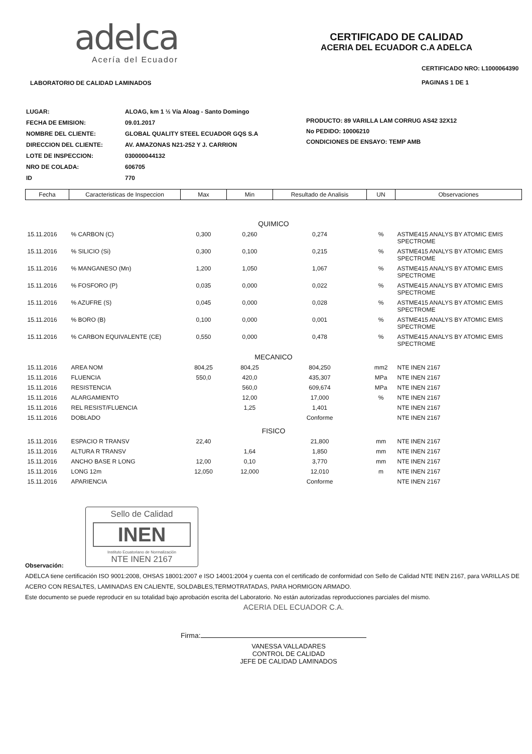adelca
Acería del Ecuador
LABORATORIO DE CALIDAD LAMINADOS
CERTIFICADO DE CALIDAD
ACERIA DEL ECUADOR C.A ADELCA
CERTIFICADO NRO: L1000064390
PAGINAS 1 DE 1
| LUGAR: | ALOAG, km 1 ½ Vía Aloag - Santo Domingo |
| FECHA DE EMISION: | 09.01.2017 |
| NOMBRE DEL CLIENTE: | GLOBAL QUALITY STEEL ECUADOR GQS S.A |
| DIRECCION DEL CLIENTE: | AV. AMAZONAS N21-252 Y J. CARRION |
| LOTE DE INSPECCION: | 030000044132 |
| NRO DE COLADA: | 606705 |
| ID | 770 |
PRODUCTO: 89 VARILLA LAM CORRUG AS42 32X12
No PEDIDO: 10006210
CONDICIONES DE ENSAYO: TEMP AMB
| Fecha | Caracteristicas de Inspeccion | Max | Min | Resultado de Analisis | UN | Observaciones |
| --- | --- | --- | --- | --- | --- | --- |
| QUIMICO | | | | | | |
| 15.11.2016 | % CARBON (C) | 0,300 | 0,260 | 0,274 | % | ASTME415 ANALYS BY ATOMIC EMIS SPECTROME |
| 15.11.2016 | % SILICIO (Si) | 0,300 | 0,100 | 0,215 | % | ASTME415 ANALYS BY ATOMIC EMIS SPECTROME |
| 15.11.2016 | % MANGANESO (Mn) | 1,200 | 1,050 | 1,067 | % | ASTME415 ANALYS BY ATOMIC EMIS SPECTROME |
| 15.11.2016 | % FOSFORO (P) | 0,035 | 0,000 | 0,022 | % | ASTME415 ANALYS BY ATOMIC EMIS SPECTROME |
| 15.11.2016 | % AZUFRE (S) | 0,045 | 0,000 | 0,028 | % | ASTME415 ANALYS BY ATOMIC EMIS SPECTROME |
| 15.11.2016 | % BORO (B) | 0,100 | 0,000 | 0,001 | % | ASTME415 ANALYS BY ATOMIC EMIS SPECTROME |
| 15.11.2016 | % CARBON EQUIVALENTE (CE) | 0,550 | 0,000 | 0,478 | % | ASTME415 ANALYS BY ATOMIC EMIS SPECTROME |
| MECANICO | | | | | | |
| 15.11.2016 | AREA NOM | 804,25 | 804,25 | 804,250 | mm2 | NTE INEN 2167 |
| 15.11.2016 | FLUENCIA | 550,0 | 420,0 | 435,307 | MPa | NTE INEN 2167 |
| 15.11.2016 | RESISTENCIA | | 560,0 | 609,674 | MPa | NTE INEN 2167 |
| 15.11.2016 | ALARGAMIENTO | | 12,00 | 17,000 | % | NTE INEN 2167 |
| 15.11.2016 | REL RESIST/FLUENCIA | | 1,25 | 1,401 | | NTE INEN 2167 |
| 15.11.2016 | DOBLADO | | | Conforme | | NTE INEN 2167 |
| FISICO | | | | | | |
| 15.11.2016 | ESPACIO R TRANSV | 22,40 | | 21,800 | mm | NTE INEN 2167 |
| 15.11.2016 | ALTURA R TRANSV | | 1,64 | 1,850 | mm | NTE INEN 2167 |
| 15.11.2016 | ANCHO BASE R LONG | 12,00 | 0,10 | 3,770 | mm | NTE INEN 2167 |
| 15.11.2016 | LONG 12m | 12,050 | 12,000 | 12,010 | m | NTE INEN 2167 |
| 15.11.2016 | APARIENCIA | | | Conforme | | NTE INEN 2167 |
Sello de Calidad
INEN
Instituto Ecuatoriano de Normalización
NTE INEN 2167
Observación:
ADELCA tiene certificación ISO 9001:2008, OHSAS 18001:2007 e ISO 14001:2004 y cuenta con el certificado de conformidad con Sello de Calidad NTE INEN 2167, para VARILLAS DE ACERO CON RESALTES, LAMINADAS EN CALIENTE, SOLDABLES,TERMOTRATADAS, PARA HORMIGON ARMADO.
Este documento se puede reproducir en su totalidad bajo aprobación escrita del Laboratorio. No están autorizadas reproducciones parciales del mismo.
ACERIA DEL ECUADOR C.A.
Firma:
VANESSA VALLADARES
CONTROL DE CALIDAD
JEFE DE CALIDAD LAMINADOS